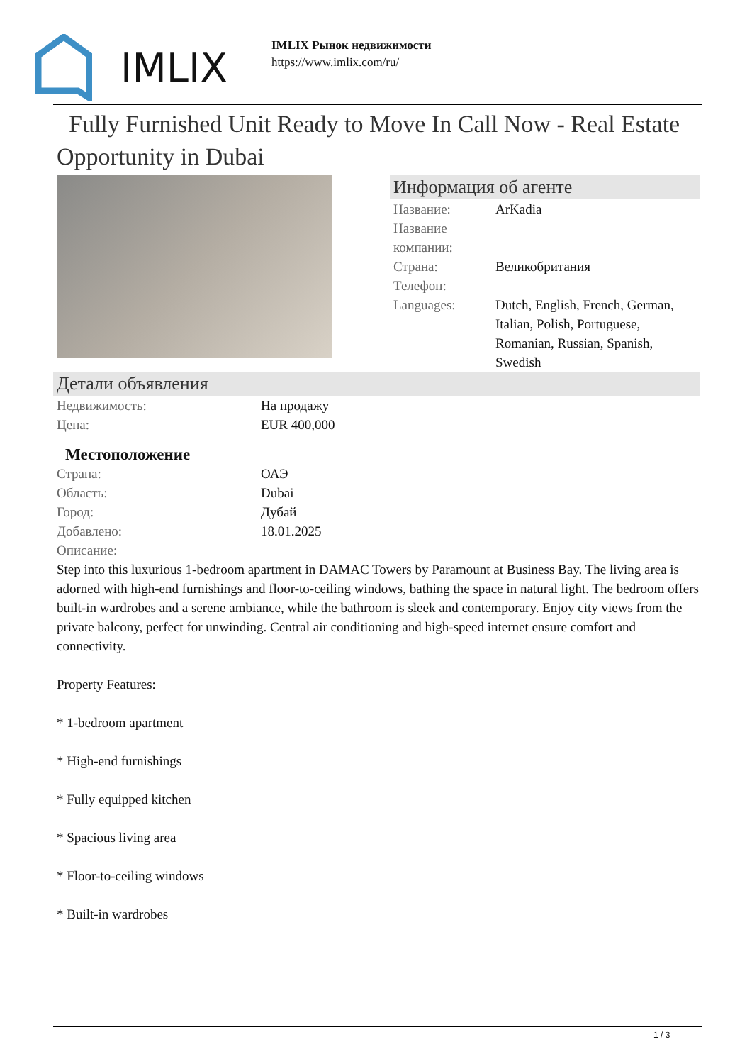IMLIX
IMLIX Рынок недвижимости
https://www.imlix.com/ru/
Fully Furnished Unit Ready to Move In Call Now - Real Estate Opportunity in Dubai
Информация об агенте
| Название: | ArKadia |
| Название компании: | |
| Страна: | Великобритания |
| Телефон: | |
| Languages: | Dutch, English, French, German, Italian, Polish, Portuguese, Romanian, Russian, Spanish, Swedish |
Детали объявления
| Недвижимость: | На продажу |
| Цена: | EUR 400,000 |
Местоположение
| Страна: | ОАЭ |
| Область: | Dubai |
| Город: | Дубай |
| Добавлено: | 18.01.2025 |
| Описание: | |
Step into this luxurious 1-bedroom apartment in DAMAC Towers by Paramount at Business Bay. The living area is adorned with high-end furnishings and floor-to-ceiling windows, bathing the space in natural light. The bedroom offers built-in wardrobes and a serene ambiance, while the bathroom is sleek and contemporary. Enjoy city views from the private balcony, perfect for unwinding. Central air conditioning and high-speed internet ensure comfort and connectivity.
Property Features:
* 1-bedroom apartment
* High-end furnishings
* Fully equipped kitchen
* Spacious living area
* Floor-to-ceiling windows
* Built-in wardrobes
1 / 3